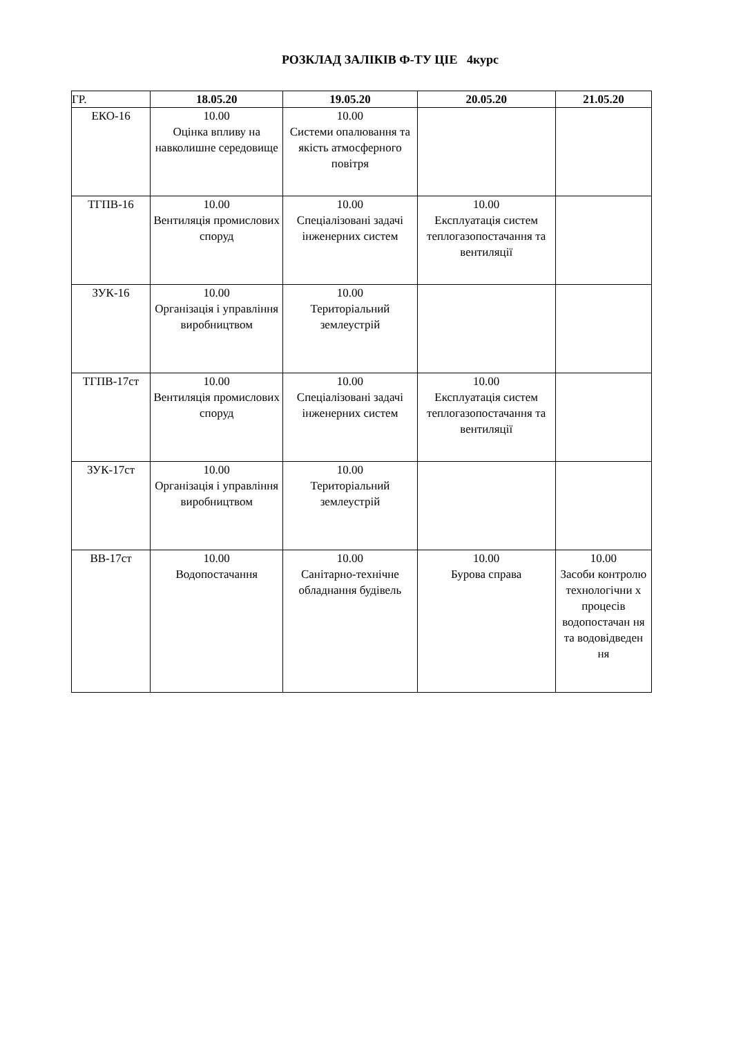РОЗКЛАД ЗАЛІКІВ Ф-ТУ ЦІЕ 4курс
| ГР. | 18.05.20 | 19.05.20 | 20.05.20 | 21.05.20 |
| --- | --- | --- | --- | --- |
| ЕКО-16 | 10.00 Оцінка впливу на навколишне середовище | 10.00 Системи опалювання та якість атмосферного повітря | | |
| ТГПВ-16 | 10.00 Вентиляція промислових споруд | 10.00 Спеціалізовані задачі інженерних систем | 10.00 Експлуатація систем теплогазопостачання та вентиляції | |
| ЗУК-16 | 10.00 Організація і управління виробництвом | 10.00 Територіальний землеустрій | | |
| ТГПВ-17ст | 10.00 Вентиляція промислових споруд | 10.00 Спеціалізовані задачі інженерних систем | 10.00 Експлуатація систем теплогазопостачання та вентиляції | |
| ЗУК-17ст | 10.00 Організація і управління виробництвом | 10.00 Територіальний землеустрій | | |
| ВВ-17ст | 10.00 Водопостачання | 10.00 Санітарно-технічне обладнання будівель | 10.00 Бурова справа | 10.00 Засоби контролю технологічни х процесів водопостачан ня та водовідведен ня |